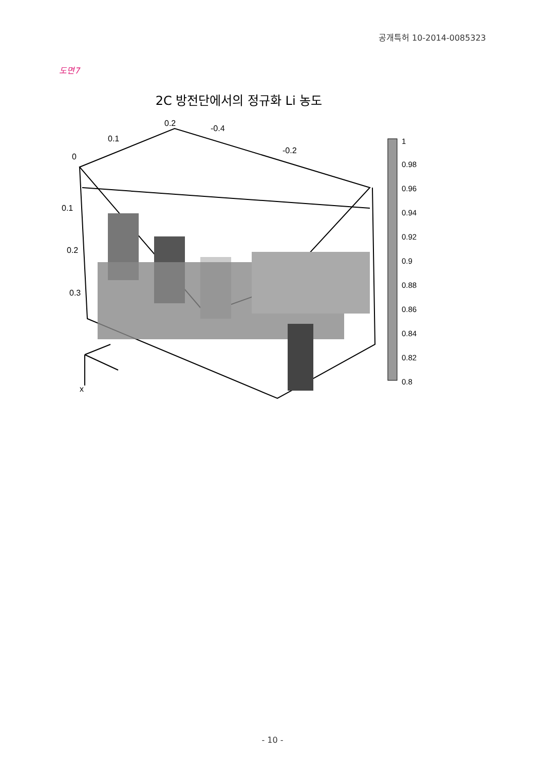공개특허 10-2014-0085323
도면7
2C 방전단에서의 정규화 Li 농도
0.2
0.1
0
-0.4
-0.2
0.1
0.2
0.3
x
1
0.98
0.96
0.94
0.92
0.9
0.88
0.86
0.84
0.82
0.8
- 10 -